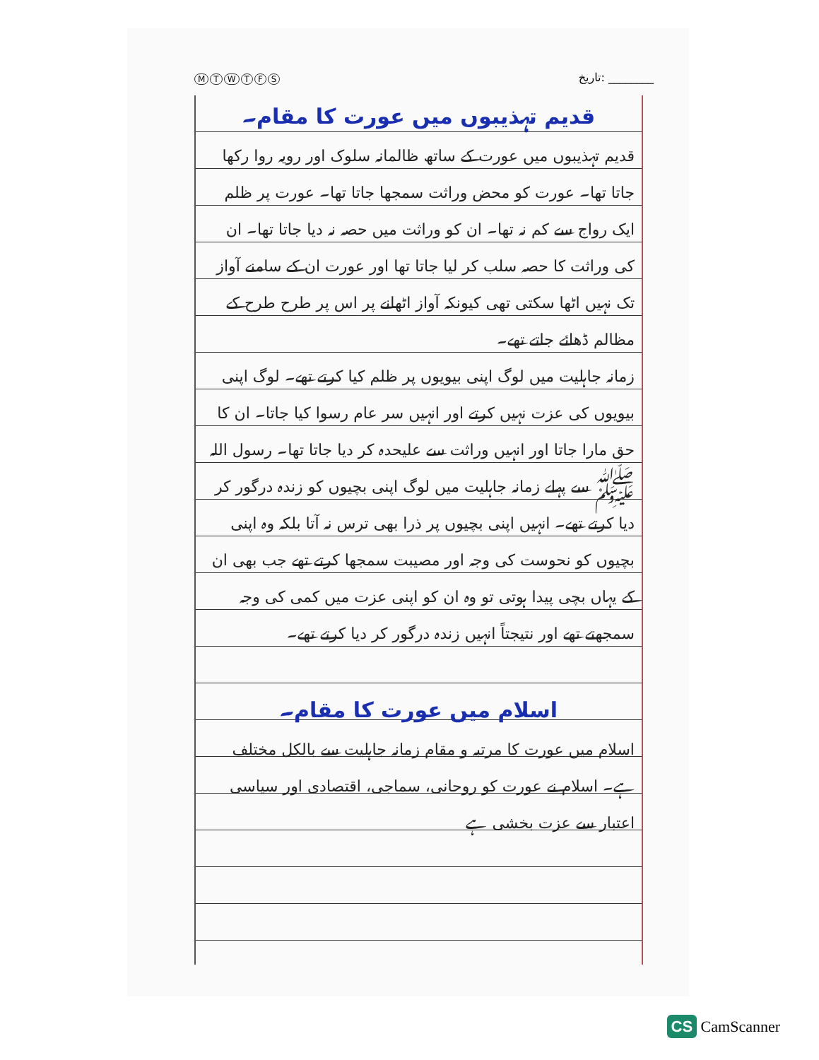MTWTFS تاریخ: ________
قدیم تہذیبوں میں عورت کا مقام۔
قدیم تہذیبوں میں عورت کے ساتھ ظالمانہ سلوک اور رویہ روا رکھا جاتا تھا۔ عورت کو محض وراثت سمجھا جاتا تھا۔ عورت پر ظلم ایک رواج سے کم نہ تھا۔ ان کو وراثت میں حصہ نہ دیا جاتا تھا۔ ان کی وراثت کا حصہ سلب کر لیا جاتا تھا اور عورت ان کے سامنے آواز تک نہیں اٹھا سکتی تھی کیونکہ آواز اٹھانے پر اس پر طرح طرح کے مظالم ڈھائے جاتے تھے۔
زمانہ جاہلیت میں لوگ اپنی بیویوں پر ظلم کیا کرتے تھے۔ لوگ اپنی بیویوں کی عزت نہیں کرتے اور انہیں سر عام رسوا کیا جاتا۔ ان کا حق مارا جاتا اور انہیں وراثت سے علیحدہ کر دیا جاتا تھا۔ رسول اللہ ﷺ سے پہلے زمانہ جاہلیت میں لوگ اپنی بچیوں کو زندہ درگور کر دیا کرتے تھے۔ انہیں اپنی بچیوں پر ذرا بھی ترس نہ آتا بلکہ وہ اپنی بچیوں کو نحوست کی وجہ اور مصیبت سمجھا کرتے تھے جب بھی ان کے یہاں بچی پیدا ہوتی تو وہ ان کو اپنی عزت میں کمی کی وجہ سمجھتے تھے اور نتیجتاً انہیں زندہ درگور کر دیا کرتے تھے۔
اسلام میں عورت کا مقام۔
اسلام میں عورت کا مرتبہ و مقام زمانہ جاہلیت سے بالکل مختلف ہے۔ اسلام نے عورت کو روحانی، سماجی، اقتصادی اور سیاسی اعتبار سے عزت بخشی ہے
CS CamScanner